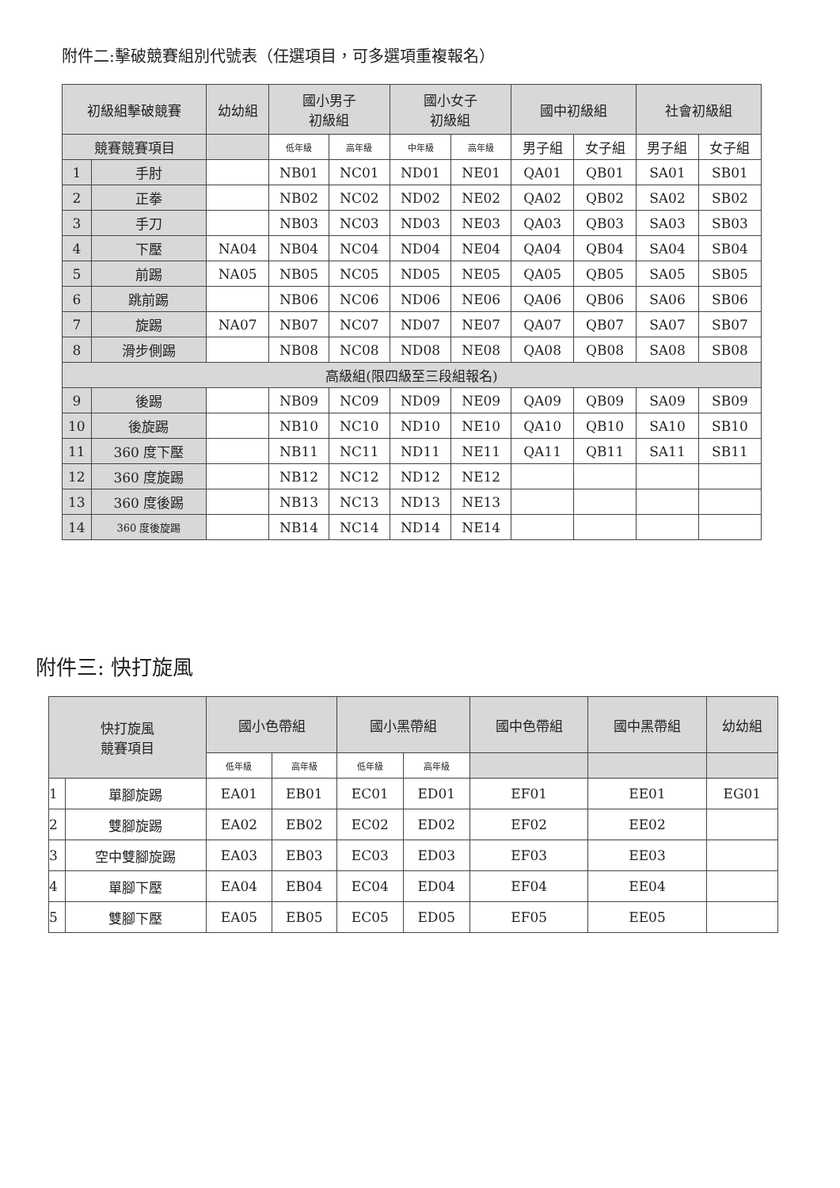附件二:擊破競賽組別代號表（任選項目，可多選項重複報名）
| 初級組擊破競賽 | | 幼幼組 | 國小男子 初級組 | | 國小女子 初級組 | | 國中初級組 | | 社會初級組 | |
| --- | --- | --- | --- | --- | --- | --- | --- | --- | --- | --- |
| 競賽競賽項目 | | | 低年級 | 高年級 | 中年級 | 高年級 | 男子組 | 女子組 | 男子組 | 女子組 |
| 1 | 手肘 | | NB01 | NC01 | ND01 | NE01 | QA01 | QB01 | SA01 | SB01 |
| 2 | 正拳 | | NB02 | NC02 | ND02 | NE02 | QA02 | QB02 | SA02 | SB02 |
| 3 | 手刀 | | NB03 | NC03 | ND03 | NE03 | QA03 | QB03 | SA03 | SB03 |
| 4 | 下壓 | NA04 | NB04 | NC04 | ND04 | NE04 | QA04 | QB04 | SA04 | SB04 |
| 5 | 前踢 | NA05 | NB05 | NC05 | ND05 | NE05 | QA05 | QB05 | SA05 | SB05 |
| 6 | 跳前踢 | | NB06 | NC06 | ND06 | NE06 | QA06 | QB06 | SA06 | SB06 |
| 7 | 旋踢 | NA07 | NB07 | NC07 | ND07 | NE07 | QA07 | QB07 | SA07 | SB07 |
| 8 | 滑步側踢 | | NB08 | NC08 | ND08 | NE08 | QA08 | QB08 | SA08 | SB08 |
| 高級組(限四級至三段組報名) | | | | | | | | | | |
| 9 | 後踢 | | NB09 | NC09 | ND09 | NE09 | QA09 | QB09 | SA09 | SB09 |
| 10 | 後旋踢 | | NB10 | NC10 | ND10 | NE10 | QA10 | QB10 | SA10 | SB10 |
| 11 | 360 度下壓 | | NB11 | NC11 | ND11 | NE11 | QA11 | QB11 | SA11 | SB11 |
| 12 | 360 度旋踢 | | NB12 | NC12 | ND12 | NE12 | | | | |
| 13 | 360 度後踢 | | NB13 | NC13 | ND13 | NE13 | | | | |
| 14 | 360 度後旋踢 | | NB14 | NC14 | ND14 | NE14 | | | | |
附件三: 快打旋風
| 快打旋風 競賽項目 | | 國小色帶組 | | 國小黑帶組 | | 國中色帶組 | 國中黑帶組 | 幼幼組 |
| --- | --- | --- | --- | --- | --- | --- | --- | --- |
| | | 低年級 | 高年級 | 低年級 | 高年級 | | | |
| 1 | 單腳旋踢 | EA01 | EB01 | EC01 | ED01 | EF01 | EE01 | EG01 |
| 2 | 雙腳旋踢 | EA02 | EB02 | EC02 | ED02 | EF02 | EE02 | |
| 3 | 空中雙腳旋踢 | EA03 | EB03 | EC03 | ED03 | EF03 | EE03 | |
| 4 | 單腳下壓 | EA04 | EB04 | EC04 | ED04 | EF04 | EE04 | |
| 5 | 雙腳下壓 | EA05 | EB05 | EC05 | ED05 | EF05 | EE05 | |